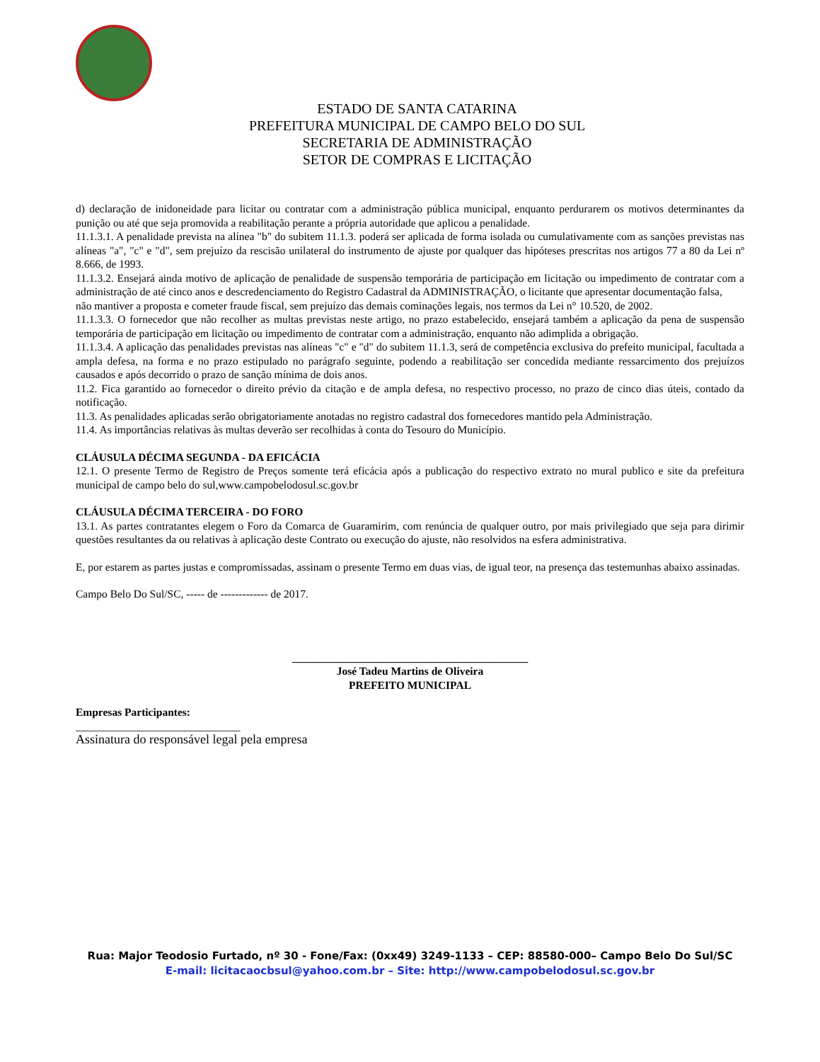ESTADO DE SANTA CATARINA
PREFEITURA MUNICIPAL DE CAMPO BELO DO SUL
SECRETARIA DE ADMINISTRAÇÃO
SETOR DE COMPRAS E LICITAÇÃO
d) declaração de inidoneidade para licitar ou contratar com a administração pública municipal, enquanto perdurarem os motivos determinantes da punição ou até que seja promovida a reabilitação perante a própria autoridade que aplicou a penalidade.
11.1.3.1. A penalidade prevista na alínea "b" do subitem 11.1.3. poderá ser aplicada de forma isolada ou cumulativamente com as sanções previstas nas alíneas "a", "c" e "d", sem prejuízo da rescisão unilateral do instrumento de ajuste por qualquer das hipóteses prescritas nos artigos 77 a 80 da Lei nº 8.666, de 1993.
11.1.3.2. Ensejará ainda motivo de aplicação de penalidade de suspensão temporária de participação em licitação ou impedimento de contratar com a administração de até cinco anos e descredenciamento do Registro Cadastral da ADMINISTRAÇÃO, o licitante que apresentar documentação falsa,
não mantiver a proposta e cometer fraude fiscal, sem prejuízo das demais cominações legais, nos termos da Lei n° 10.520, de 2002.
11.1.3.3. O fornecedor que não recolher as multas previstas neste artigo, no prazo estabelecido, ensejará também a aplicação da pena de suspensão temporária de participação em licitação ou impedimento de contratar com a administração, enquanto não adimplida a obrigação.
11.1.3.4. A aplicação das penalidades previstas nas alíneas "c" e "d" do subitem 11.1.3, será de competência exclusiva do prefeito municipal, facultada a ampla defesa, na forma e no prazo estipulado no parágrafo seguinte, podendo a reabilitação ser concedida mediante ressarcimento dos prejuízos causados e após decorrido o prazo de sanção mínima de dois anos.
11.2. Fica garantido ao fornecedor o direito prévio da citação e de ampla defesa, no respectivo processo, no prazo de cinco dias úteis, contado da notificação.
11.3. As penalidades aplicadas serão obrigatoriamente anotadas no registro cadastral dos fornecedores mantido pela Administração.
11.4. As importâncias relativas às multas deverão ser recolhidas à conta do Tesouro do Município.
CLÁUSULA DÉCIMA SEGUNDA - DA EFICÁCIA
12.1. O presente Termo de Registro de Preços somente terá eficácia após a publicação do respectivo extrato no mural publico e site da prefeitura municipal de campo belo do sul,www.campobelodosul.sc.gov.br
CLÁUSULA DÉCIMA TERCEIRA - DO FORO
13.1. As partes contratantes elegem o Foro da Comarca de Guaramirim, com renúncia de qualquer outro, por mais privilegiado que seja para dirimir questões resultantes da ou relativas à aplicação deste Contrato ou execução do ajuste, não resolvidos na esfera administrativa.
E, por estarem as partes justas e compromissadas, assinam o presente Termo em duas vias, de igual teor, na presença das testemunhas abaixo assinadas.
Campo Belo Do Sul/SC, ----- de ------------- de 2017.
___________________________________________
José Tadeu Martins de Oliveira
PREFEITO MUNICIPAL
Empresas Participantes:
______________________________
Assinatura do responsável legal pela empresa
Rua: Major Teodosio Furtado, nº 30 - Fone/Fax: (0xx49) 3249-1133 – CEP: 88580-000– Campo Belo Do Sul/SC
E-mail: licitacaocbsul@yahoo.com.br – Site: http://www.campobelodosul.sc.gov.br